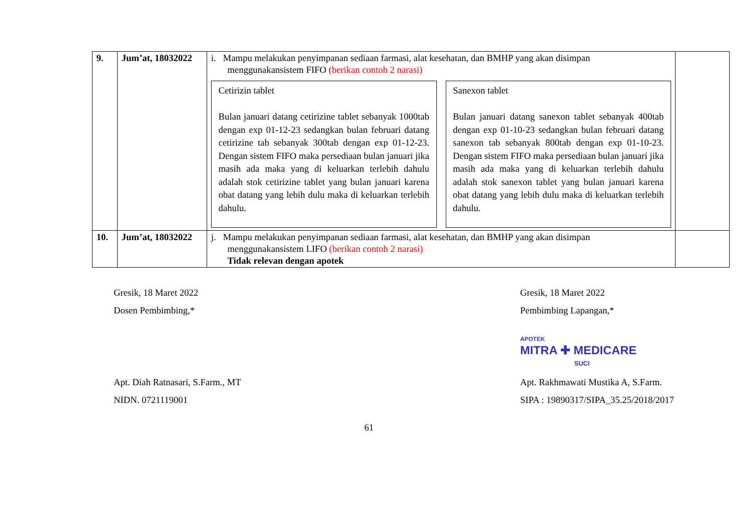| 9. | Jum’at, 18032022 | i. Mampu melakukan penyimpanan sediaan farmasi, alat kesehatan, dan BMHP yang akan disimpan menggunakansistem FIFO (berikan contoh 2 narasi) Cetirizin tablet Bulan januari datang cetirizine tablet sebanyak 1000tab dengan exp 01-12-23 sedangkan bulan februari datang cetirizine tab sebanyak 300tab dengan exp 01-12-23. Dengan sistem FIFO maka persediaan bulan januari jika masih ada maka yang di keluarkan terlebih dahulu adalah stok cetirizine tablet yang bulan januari karena obat datang yang lebih dulu maka di keluarkan terlebih dahulu. Sanexon tablet Bulan januari datang sanexon tablet sebanyak 400tab dengan exp 01-10-23 sedangkan bulan februari datang sanexon tab sebanyak 800tab dengan exp 01-10-23. Dengan sistem FIFO maka persediaan bulan januari jika masih ada maka yang di keluarkan terlebih dahulu adalah stok sanexon tablet yang bulan januari karena obat datang yang lebih dulu maka di keluarkan terlebih dahulu. | |
| 10. | Jum’at, 18032022 | j. Mampu melakukan penyimpanan sediaan farmasi, alat kesehatan, dan BMHP yang akan disimpan menggunakansistem LIFO (berikan contoh 2 narasi) Tidak relevan dengan apotek | |
Gresik, 18 Maret 2022
Dosen Pembimbing,*
Apt. Diah Ratnasari, S.Farm., MT
NIDN. 0721119001
Gresik, 18 Maret 2022
Pembimbing Lapangan,*
APOTEK
MITRA ✚ MEDICARE
SUCI
Apt. Rakhmawati Mustika A, S.Farm.
SIPA : 19890317/SIPA_35.25/2018/2017
61